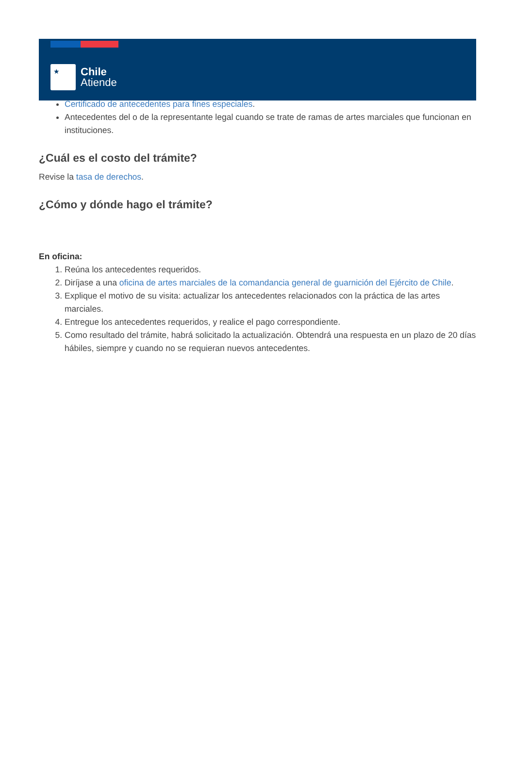★
Chile
Atiende
Certificado de antecedentes para fines especiales.
Antecedentes del o de la representante legal cuando se trate de ramas de artes marciales que funcionan en instituciones.
¿Cuál es el costo del trámite?
Revise la tasa de derechos.
¿Cómo y dónde hago el trámite?
En oficina:
1. Reúna los antecedentes requeridos.
2. Diríjase a una oficina de artes marciales de la comandancia general de guarnición del Ejército de Chile.
3. Explique el motivo de su visita: actualizar los antecedentes relacionados con la práctica de las artes marciales.
4. Entregue los antecedentes requeridos, y realice el pago correspondiente.
5. Como resultado del trámite, habrá solicitado la actualización. Obtendrá una respuesta en un plazo de 20 días hábiles, siempre y cuando no se requieran nuevos antecedentes.